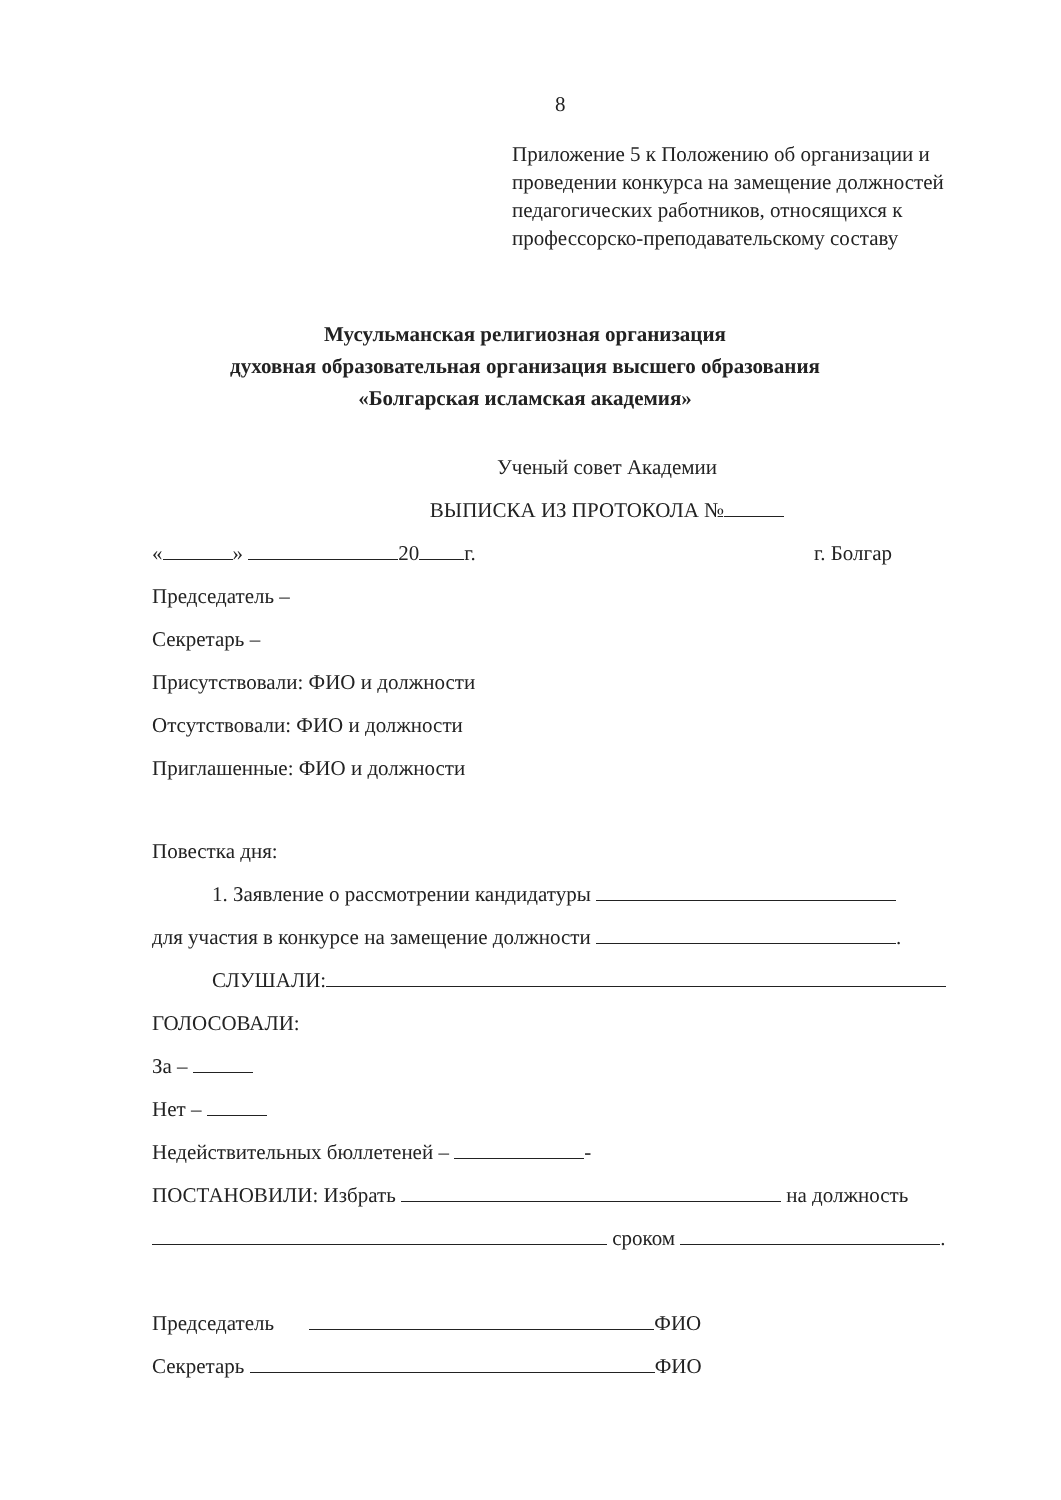8
Приложение 5 к Положению об организации и проведении конкурса на замещение должностей педагогических работников, относящихся к профессорско-преподавательскому составу
Мусульманская религиозная организация
духовная образовательная организация высшего образования
«Болгарская исламская академия»
Ученый совет Академии
ВЫПИСКА ИЗ ПРОТОКОЛА №
« » 20 г. г. Болгар
Председатель –
Секретарь –
Присутствовали: ФИО и должности
Отсутствовали: ФИО и должности
Приглашенные: ФИО и должности
Повестка дня:
1. Заявление о рассмотрении кандидатуры
для участия в конкурсе на замещение должности .
СЛУШАЛИ:
ГОЛОСОВАЛИ:
За –
Нет –
Недействительных бюллетеней – -
ПОСТАНОВИЛИ: Избрать на должность
сроком .
Председатель ФИО
Секретарь ФИО